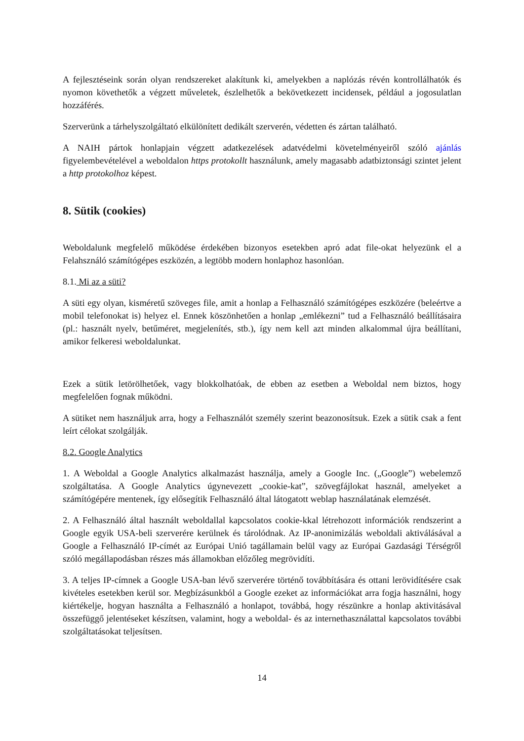A fejlesztéseink során olyan rendszereket alakítunk ki, amelyekben a naplózás révén kontrollálhatók és nyomon követhetők a végzett műveletek, észlelhetők a bekövetkezett incidensek, például a jogosulatlan hozzáférés.
Szerverünk a tárhelyszolgáltató elkülönített dedikált szerverén, védetten és zártan található.
A NAIH pártok honlapjain végzett adatkezelések adatvédelmi követelményeiről szóló ajánlás figyelembevételével a weboldalon https protokollt használunk, amely magasabb adatbiztonsági szintet jelent a http protokolhoz képest.
8. Sütik (cookies)
Weboldalunk megfelelő működése érdekében bizonyos esetekben apró adat file-okat helyezünk el a Felahsználó számítógépes eszközén, a legtöbb modern honlaphoz hasonlóan.
8.1. Mi az a süti?
A süti egy olyan, kisméretű szöveges file, amit a honlap a Felhasználó számítógépes eszközére (beleértve a mobil telefonokat is) helyez el. Ennek köszönhetően a honlap „emlékezni” tud a Felhasználó beállításaira (pl.: használt nyelv, betűméret, megjelenítés, stb.), így nem kell azt minden alkalommal újra beállítani, amikor felkeresi weboldalunkat.
Ezek a sütik letörölhetőek, vagy blokkolhatóak, de ebben az esetben a Weboldal nem biztos, hogy megfelelően fognak működni.
A sütiket nem használjuk arra, hogy a Felhasználót személy szerint beazonosítsuk. Ezek a sütik csak a fent leírt célokat szolgálják.
8.2. Google Analytics
1. A Weboldal a Google Analytics alkalmazást használja, amely a Google Inc. („Google”) webelemző szolgáltatása. A Google Analytics úgynevezett „cookie-kat”, szövegfájlokat használ, amelyeket a számítógépére mentenek, így elősegítik Felhasználó által látogatott weblap használatának elemzését.
2. A Felhasználó által használt weboldallal kapcsolatos cookie-kkal létrehozott információk rendszerint a Google egyik USA-beli szerverére kerülnek és tárolódnak. Az IP-anonimizálás weboldali aktiválásával a Google a Felhasználó IP-címét az Európai Unió tagállamain belül vagy az Európai Gazdasági Térségről szóló megállapodásban részes más államokban előzőleg megrövidíti.
3. A teljes IP-címnek a Google USA-ban lévő szerverére történő továbbítására és ottani lerövidítésére csak kivételes esetekben kerül sor. Megbízásunkból a Google ezeket az információkat arra fogja használni, hogy kiértékelje, hogyan használta a Felhasználó a honlapot, továbbá, hogy részünkre a honlap aktivitásával összefüggő jelentéseket készítsen, valamint, hogy a weboldal- és az internethasználattal kapcsolatos további szolgáltatásokat teljesítsen.
14